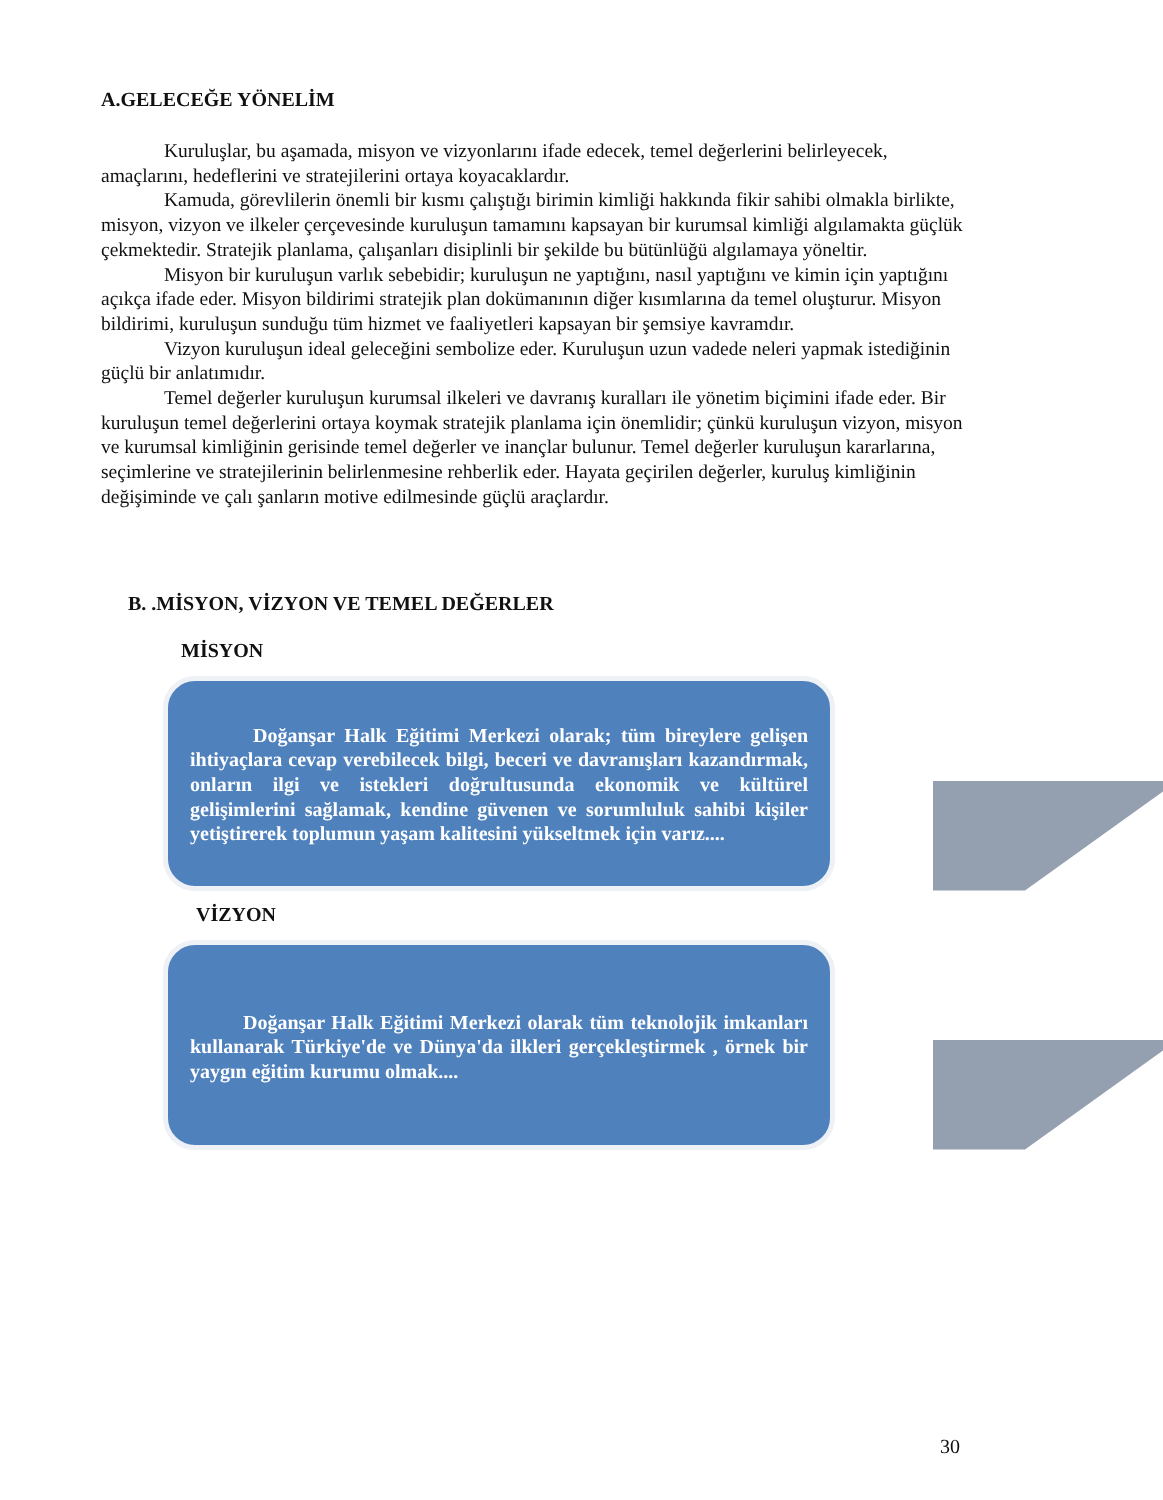A.GELECEĞE YÖNELİM
Kuruluşlar, bu aşamada, misyon ve vizyonlarını ifade edecek, temel değerlerini belirleyecek, amaçlarını, hedeflerini ve stratejilerini ortaya koyacaklardır.
Kamuda, görevlilerin önemli bir kısmı çalıştığı birimin kimliği hakkında fikir sahibi olmakla birlikte, misyon, vizyon ve ilkeler çerçevesinde kuruluşun tamamını kapsayan bir kurumsal kimliği algılamakta güçlük çekmektedir. Stratejik planlama, çalışanları disiplinli bir şekilde bu bütünlüğü algılamaya yöneltir.
Misyon bir kuruluşun varlık sebebidir; kuruluşun ne yaptığını, nasıl yaptığını ve kimin için yaptığını açıkça ifade eder. Misyon bildirimi stratejik plan dokümanının diğer kısımlarına da temel oluşturur. Misyon bildirimi, kuruluşun sunduğu tüm hizmet ve faaliyetleri kapsayan bir şemsiye kavramdır.
Vizyon kuruluşun ideal geleceğini sembolize eder. Kuruluşun uzun vadede neleri yapmak istediğinin güçlü bir anlatımıdır.
Temel değerler kuruluşun kurumsal ilkeleri ve davranış kuralları ile yönetim biçimini ifade eder. Bir kuruluşun temel değerlerini ortaya koymak stratejik planlama için önemlidir; çünkü kuruluşun vizyon, misyon ve kurumsal kimliğinin gerisinde temel değerler ve inançlar bulunur. Temel değerler kuruluşun kararlarına, seçimlerine ve stratejilerinin belirlenmesine rehberlik eder. Hayata geçirilen değerler, kuruluş kimliğinin değişiminde ve çalı şanların motive edilmesinde güçlü araçlardır.
B. .MİSYON, VİZYON VE TEMEL DEĞERLER
MİSYON
Doğanşar Halk Eğitimi Merkezi olarak; tüm bireylere gelişen ihtiyaçlara cevap verebilecek bilgi, beceri ve davranışları kazandırmak, onların ilgi ve istekleri doğrultusunda ekonomik ve kültürel gelişimlerini sağlamak, kendine güvenen ve sorumluluk sahibi kişiler yetiştirerek toplumun yaşam kalitesini yükseltmek için varız....
VİZYON
Doğanşar Halk Eğitimi Merkezi olarak tüm teknolojik imkanları kullanarak Türkiye'de ve Dünya'da ilkleri gerçekleştirmek , örnek bir yaygın eğitim kurumu olmak....
30